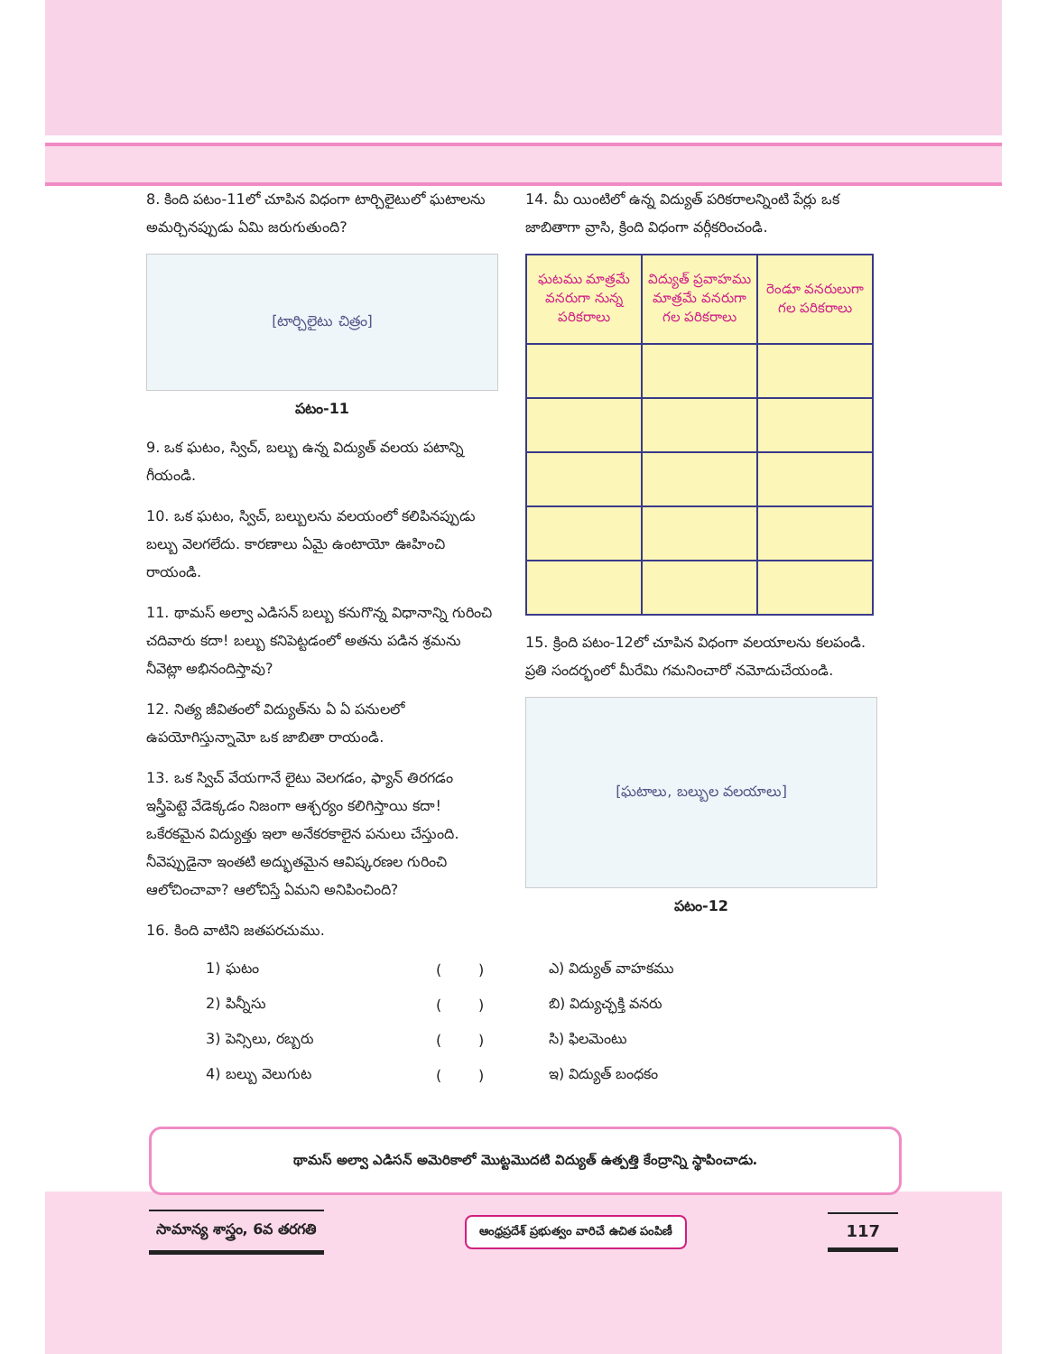8. కింది పటం-11లో చూపిన విధంగా టార్చిలైటులో ఘటాలను అమర్చినప్పుడు ఏమి జరుగుతుంది?
[టార్చిలైటు చిత్రం]
పటం-11
9. ఒక ఘటం, స్విచ్, బల్బు ఉన్న విద్యుత్ వలయ పటాన్ని గీయండి.
10. ఒక ఘటం, స్విచ్, బల్బులను వలయంలో కలిపినప్పుడు బల్బు వెలగలేదు. కారణాలు ఏమై ఉంటాయో ఊహించి రాయండి.
11. థామస్ అల్వా ఎడిసన్ బల్బు కనుగొన్న విధానాన్ని గురించి చదివారు కదా! బల్బు కనిపెట్టడంలో అతను పడిన శ్రమను నీవెట్లా అభినందిస్తావు?
12. నిత్య జీవితంలో విద్యుత్‌ను ఏ ఏ పనులలో ఉపయోగిస్తున్నామో ఒక జాబితా రాయండి.
13. ఒక స్విచ్ వేయగానే లైటు వెలగడం, ఫ్యాన్ తిరగడం ఇస్త్రీపెట్టె వేడెక్కడం నిజంగా ఆశ్చర్యం కలిగిస్తాయి కదా! ఒకేరకమైన విద్యుత్తు ఇలా అనేకరకాలైన పనులు చేస్తుంది. నీవెప్పుడైనా ఇంతటి అద్భుతమైన ఆవిష్కరణల గురించి ఆలోచించావా? ఆలోచిస్తే ఏమని అనిపించింది?
16. కింది వాటిని జతపరచుము.
14. మీ యింటిలో ఉన్న విద్యుత్ పరికరాలన్నింటి పేర్లు ఒక జాబితాగా వ్రాసి, క్రింది విధంగా వర్గీకరించండి.
| ఘటము మాత్రమే వనరుగా నున్న పరికరాలు | విద్యుత్ ప్రవాహము మాత్రమే వనరుగా గల పరికరాలు | రెండూ వనరులుగా గల పరికరాలు |
| --- | --- | --- |
15. క్రింది పటం-12లో చూపిన విధంగా వలయాలను కలపండి. ప్రతి సందర్భంలో మీరేమి గమనించారో నమోదుచేయండి.
[ఘటాలు, బల్బుల వలయాలు]
పటం-12
1) ఘటం ( ) ఎ) విద్యుత్ వాహకము
2) పిన్నీసు ( ) బి) విద్యుచ్ఛక్తి వనరు
3) పెన్సిలు, రబ్బరు ( ) సి) ఫిలమెంటు
4) బల్బు వెలుగుట ( ) ఇ) విద్యుత్ బంధకం
థామస్ అల్వా ఎడిసన్ అమెరికాలో మొట్టమొదటి విద్యుత్ ఉత్పత్తి కేంద్రాన్ని స్థాపించాడు.
సామాన్య శాస్త్రం, 6వ తరగతి ఆంధ్రప్రదేశ్ ప్రభుత్వం వారిచే ఉచిత పంపిణీ 117